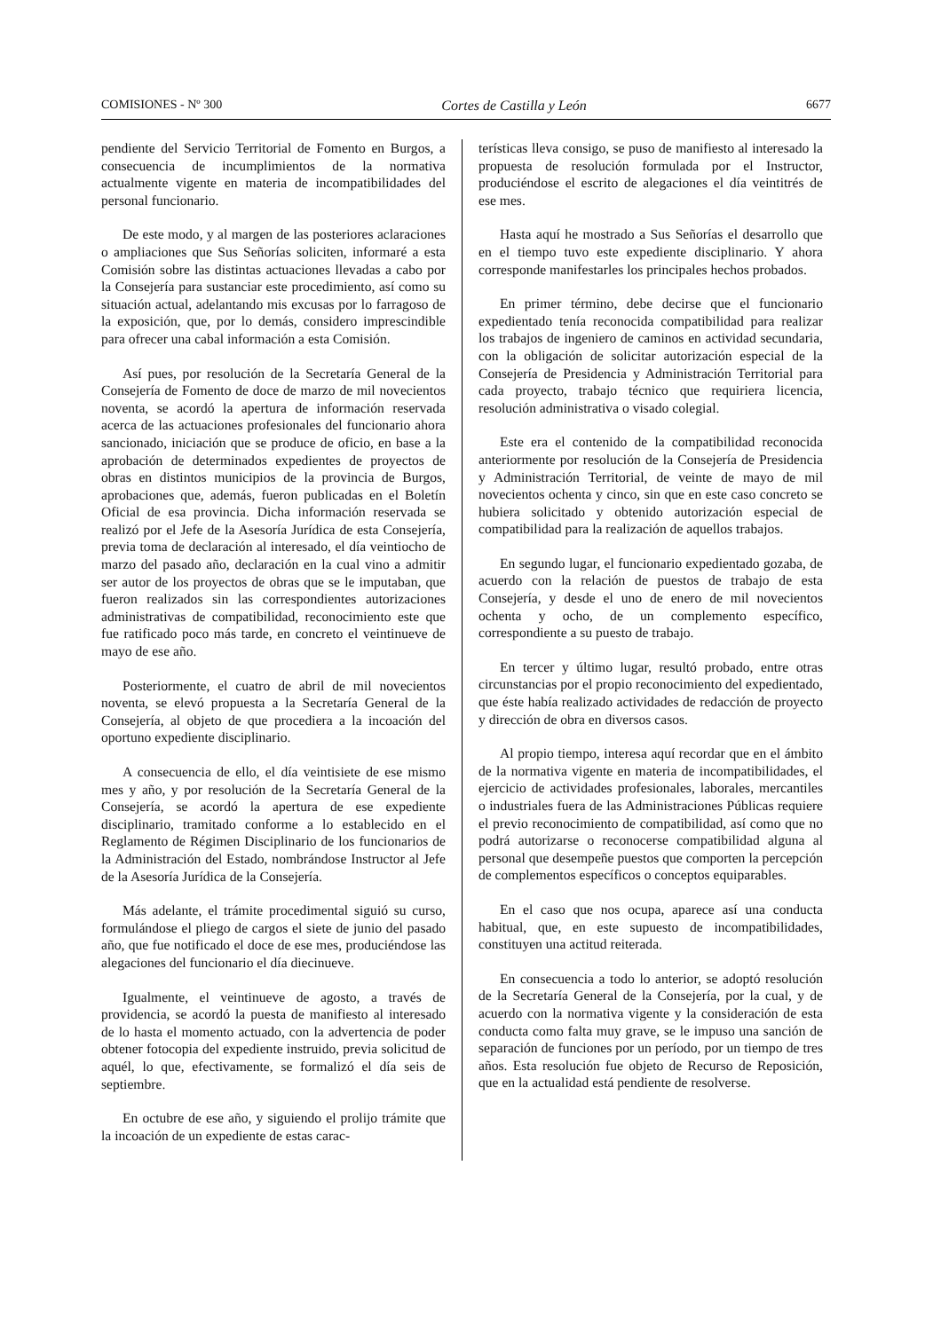COMISIONES - Nº 300 Cortes de Castilla y León 6677
pendiente del Servicio Territorial de Fomento en Burgos, a consecuencia de incumplimientos de la normativa actualmente vigente en materia de incompatibilidades del personal funcionario.
De este modo, y al margen de las posteriores aclaraciones o ampliaciones que Sus Señorías soliciten, informaré a esta Comisión sobre las distintas actuaciones llevadas a cabo por la Consejería para sustanciar este procedimiento, así como su situación actual, adelantando mis excusas por lo farragoso de la exposición, que, por lo demás, considero imprescindible para ofrecer una cabal información a esta Comisión.
Así pues, por resolución de la Secretaría General de la Consejería de Fomento de doce de marzo de mil novecientos noventa, se acordó la apertura de información reservada acerca de las actuaciones profesionales del funcionario ahora sancionado, iniciación que se produce de oficio, en base a la aprobación de determinados expedientes de proyectos de obras en distintos municipios de la provincia de Burgos, aprobaciones que, además, fueron publicadas en el Boletín Oficial de esa provincia. Dicha información reservada se realizó por el Jefe de la Asesoría Jurídica de esta Consejería, previa toma de declaración al interesado, el día veintiocho de marzo del pasado año, declaración en la cual vino a admitir ser autor de los proyectos de obras que se le imputaban, que fueron realizados sin las correspondientes autorizaciones administrativas de compatibilidad, reconocimiento este que fue ratificado poco más tarde, en concreto el veintinueve de mayo de ese año.
Posteriormente, el cuatro de abril de mil novecientos noventa, se elevó propuesta a la Secretaría General de la Consejería, al objeto de que procediera a la incoación del oportuno expediente disciplinario.
A consecuencia de ello, el día veintisiete de ese mismo mes y año, y por resolución de la Secretaría General de la Consejería, se acordó la apertura de ese expediente disciplinario, tramitado conforme a lo establecido en el Reglamento de Régimen Disciplinario de los funcionarios de la Administración del Estado, nombrándose Instructor al Jefe de la Asesoría Jurídica de la Consejería.
Más adelante, el trámite procedimental siguió su curso, formulándose el pliego de cargos el siete de junio del pasado año, que fue notificado el doce de ese mes, produciéndose las alegaciones del funcionario el día diecinueve.
Igualmente, el veintinueve de agosto, a través de providencia, se acordó la puesta de manifiesto al interesado de lo hasta el momento actuado, con la advertencia de poder obtener fotocopia del expediente instruido, previa solicitud de aquél, lo que, efectivamente, se formalizó el día seis de septiembre.
En octubre de ese año, y siguiendo el prolijo trámite que la incoación de un expediente de estas carac-
terísticas lleva consigo, se puso de manifiesto al interesado la propuesta de resolución formulada por el Instructor, produciéndose el escrito de alegaciones el día veintitrés de ese mes.
Hasta aquí he mostrado a Sus Señorías el desarrollo que en el tiempo tuvo este expediente disciplinario. Y ahora corresponde manifestarles los principales hechos probados.
En primer término, debe decirse que el funcionario expedientado tenía reconocida compatibilidad para realizar los trabajos de ingeniero de caminos en actividad secundaria, con la obligación de solicitar autorización especial de la Consejería de Presidencia y Administración Territorial para cada proyecto, trabajo técnico que requiriera licencia, resolución administrativa o visado colegial.
Este era el contenido de la compatibilidad reconocida anteriormente por resolución de la Consejería de Presidencia y Administración Territorial, de veinte de mayo de mil novecientos ochenta y cinco, sin que en este caso concreto se hubiera solicitado y obtenido autorización especial de compatibilidad para la realización de aquellos trabajos.
En segundo lugar, el funcionario expedientado gozaba, de acuerdo con la relación de puestos de trabajo de esta Consejería, y desde el uno de enero de mil novecientos ochenta y ocho, de un complemento específico, correspondiente a su puesto de trabajo.
En tercer y último lugar, resultó probado, entre otras circunstancias por el propio reconocimiento del expedientado, que éste había realizado actividades de redacción de proyecto y dirección de obra en diversos casos.
Al propio tiempo, interesa aquí recordar que en el ámbito de la normativa vigente en materia de incompatibilidades, el ejercicio de actividades profesionales, laborales, mercantiles o industriales fuera de las Administraciones Públicas requiere el previo reconocimiento de compatibilidad, así como que no podrá autorizarse o reconocerse compatibilidad alguna al personal que desempeñe puestos que comporten la percepción de complementos específicos o conceptos equiparables.
En el caso que nos ocupa, aparece así una conducta habitual, que, en este supuesto de incompatibilidades, constituyen una actitud reiterada.
En consecuencia a todo lo anterior, se adoptó resolución de la Secretaría General de la Consejería, por la cual, y de acuerdo con la normativa vigente y la consideración de esta conducta como falta muy grave, se le impuso una sanción de separación de funciones por un período, por un tiempo de tres años. Esta resolución fue objeto de Recurso de Reposición, que en la actualidad está pendiente de resolverse.